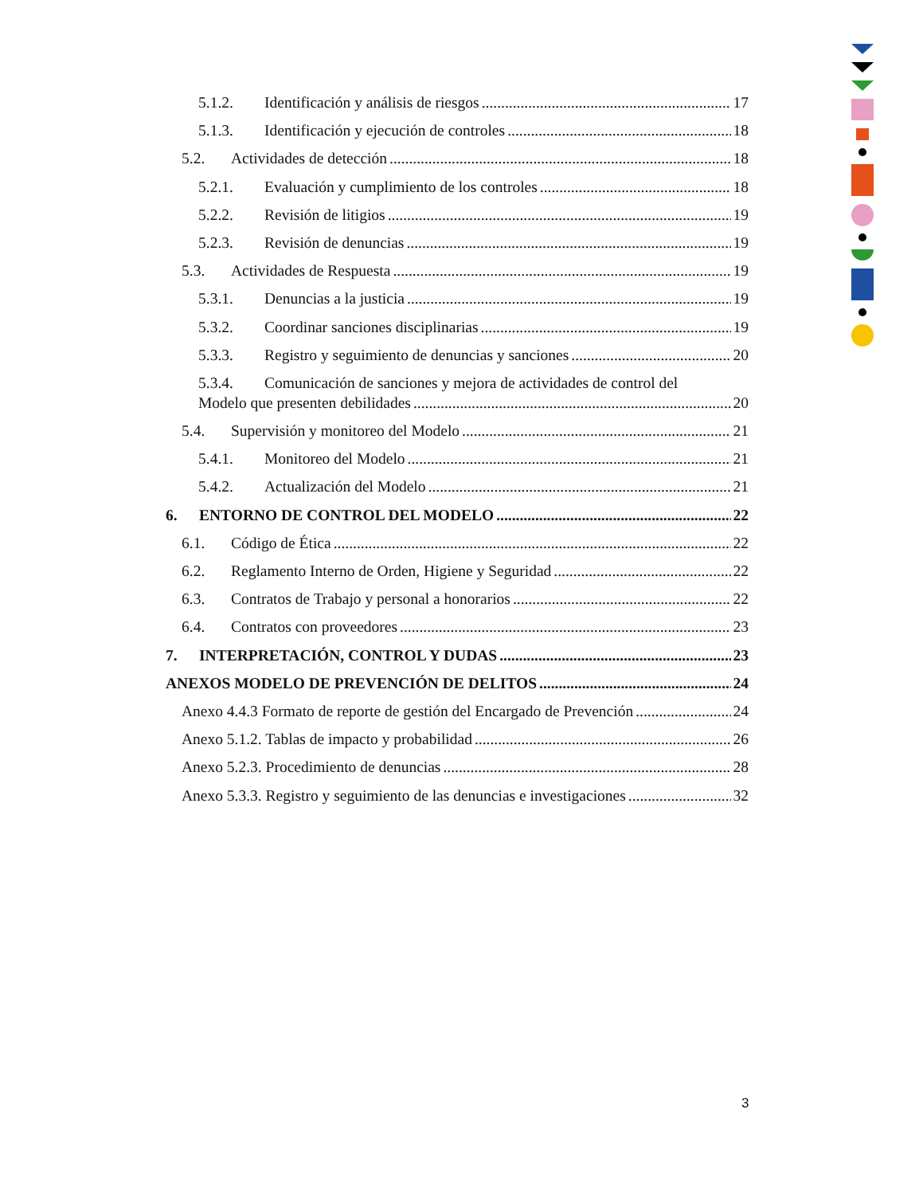5.1.2. Identificación y análisis de riesgos 17
5.1.3. Identificación y ejecución de controles 18
5.2. Actividades de detección 18
5.2.1. Evaluación y cumplimiento de los controles 18
5.2.2. Revisión de litigios 19
5.2.3. Revisión de denuncias 19
5.3. Actividades de Respuesta 19
5.3.1. Denuncias a la justicia 19
5.3.2. Coordinar sanciones disciplinarias 19
5.3.3. Registro y seguimiento de denuncias y sanciones 20
5.3.4. Comunicación de sanciones y mejora de actividades de control del
Modelo que presenten debilidades 20
5.4. Supervisión y monitoreo del Modelo 21
5.4.1. Monitoreo del Modelo 21
5.4.2. Actualización del Modelo 21
6. ENTORNO DE CONTROL DEL MODELO 22
6.1. Código de Ética 22
6.2. Reglamento Interno de Orden, Higiene y Seguridad 22
6.3. Contratos de Trabajo y personal a honorarios 22
6.4. Contratos con proveedores 23
7. INTERPRETACIÓN, CONTROL Y DUDAS 23
ANEXOS MODELO DE PREVENCIÓN DE DELITOS 24
Anexo 4.4.3 Formato de reporte de gestión del Encargado de Prevención 24
Anexo 5.1.2. Tablas de impacto y probabilidad 26
Anexo 5.2.3. Procedimiento de denuncias 28
Anexo 5.3.3. Registro y seguimiento de las denuncias e investigaciones 32
3